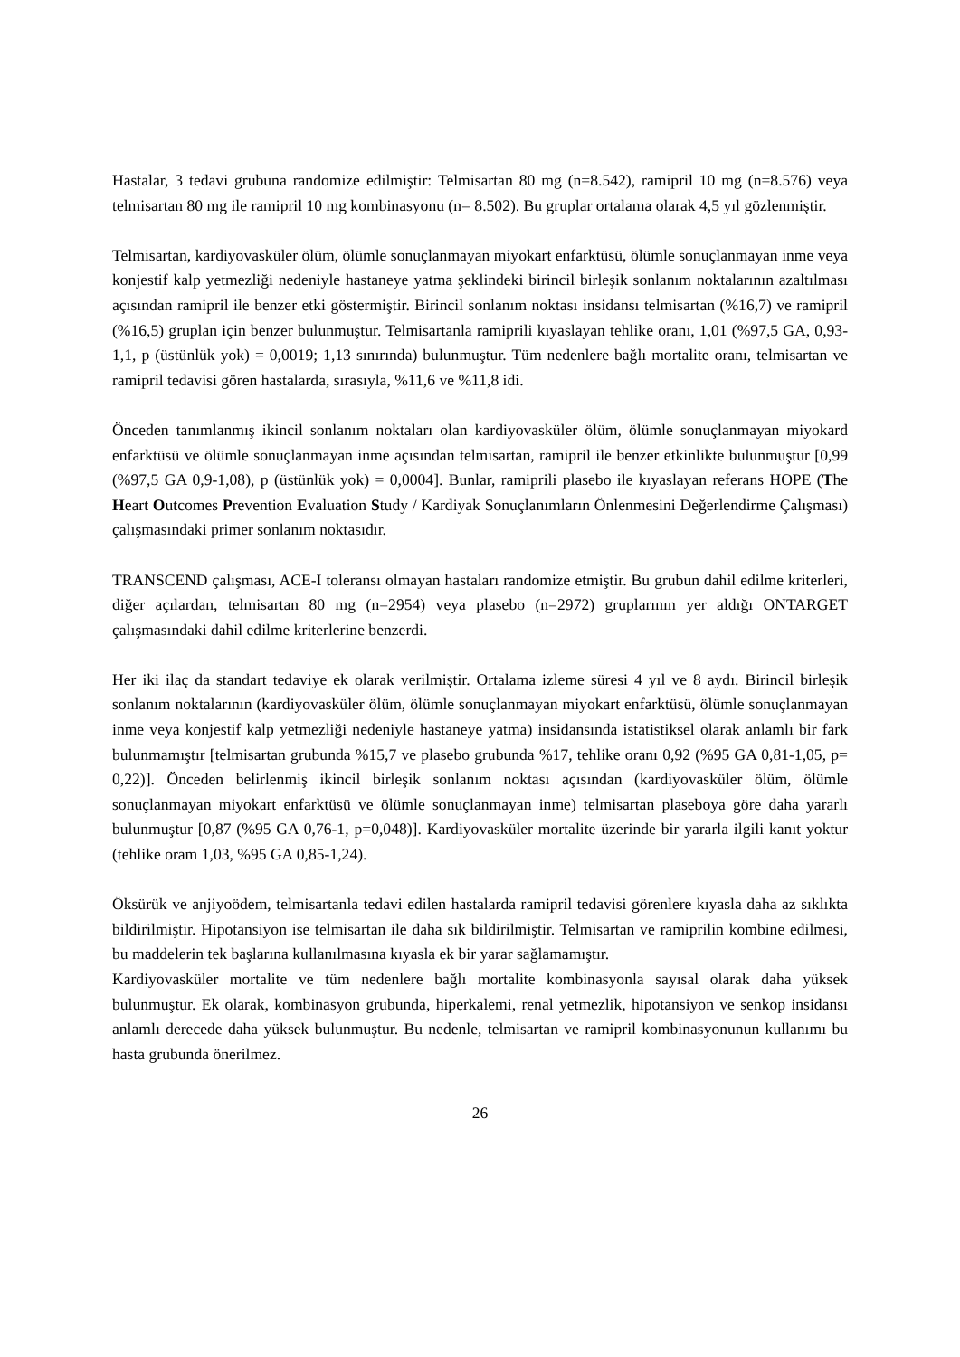Hastalar, 3 tedavi grubuna randomize edilmiştir: Telmisartan 80 mg (n=8.542), ramipril 10 mg (n=8.576) veya telmisartan 80 mg ile ramipril 10 mg kombinasyonu (n= 8.502). Bu gruplar ortalama olarak 4,5 yıl gözlenmiştir.
Telmisartan, kardiyovasküler ölüm, ölümle sonuçlanmayan miyokart enfarktüsü, ölümle sonuçlanmayan inme veya konjestif kalp yetmezliği nedeniyle hastaneye yatma şeklindeki birincil birleşik sonlanım noktalarının azaltılması açısından ramipril ile benzer etki göstermiştir. Birincil sonlanım noktası insidansı telmisartan (%16,7) ve ramipril (%16,5) gruplan için benzer bulunmuştur. Telmisartanla ramiprili kıyaslayan tehlike oranı, 1,01 (%97,5 GA, 0,93-1,1, p (üstünlük yok) = 0,0019; 1,13 sınırında) bulunmuştur. Tüm nedenlere bağlı mortalite oranı, telmisartan ve ramipril tedavisi gören hastalarda, sırasıyla, %11,6 ve %11,8 idi.
Önceden tanımlanmış ikincil sonlanım noktaları olan kardiyovasküler ölüm, ölümle sonuçlanmayan miyokard enfarktüsü ve ölümle sonuçlanmayan inme açısından telmisartan, ramipril ile benzer etkinlikte bulunmuştur [0,99 (%97,5 GA 0,9-1,08), p (üstünlük yok) = 0,0004]. Bunlar, ramiprili plasebo ile kıyaslayan referans HOPE (The Heart Outcomes Prevention Evaluation Study / Kardiyak Sonuçlanımların Önlenmesini Değerlendirme Çalışması) çalışmasındaki primer sonlanım noktasıdır.
TRANSCEND çalışması, ACE-I toleransı olmayan hastaları randomize etmiştir. Bu grubun dahil edilme kriterleri, diğer açılardan, telmisartan 80 mg (n=2954) veya plasebo (n=2972) gruplarının yer aldığı ONTARGET çalışmasındaki dahil edilme kriterlerine benzerdi.
Her iki ilaç da standart tedaviye ek olarak verilmiştir. Ortalama izleme süresi 4 yıl ve 8 aydı. Birincil birleşik sonlanım noktalarının (kardiyovasküler ölüm, ölümle sonuçlanmayan miyokart enfarktüsü, ölümle sonuçlanmayan inme veya konjestif kalp yetmezliği nedeniyle hastaneye yatma) insidansında istatistiksel olarak anlamlı bir fark bulunmamıştır [telmisartan grubunda %15,7 ve plasebo grubunda %17, tehlike oranı 0,92 (%95 GA 0,81-1,05, p= 0,22)]. Önceden belirlenmiş ikincil birleşik sonlanım noktası açısından (kardiyovasküler ölüm, ölümle sonuçlanmayan miyokart enfarktüsü ve ölümle sonuçlanmayan inme) telmisartan plaseboya göre daha yararlı bulunmuştur [0,87 (%95 GA 0,76-1, p=0,048)]. Kardiyovasküler mortalite üzerinde bir yararla ilgili kanıt yoktur (tehlike oram 1,03, %95 GA 0,85-1,24).
Öksürük ve anjiyoödem, telmisartanla tedavi edilen hastalarda ramipril tedavisi görenlere kıyasla daha az sıklıkta bildirilmiştir. Hipotansiyon ise telmisartan ile daha sık bildirilmiştir. Telmisartan ve ramiprilin kombine edilmesi, bu maddelerin tek başlarına kullanılmasına kıyasla ek bir yarar sağlamamıştır.
Kardiyovasküler mortalite ve tüm nedenlere bağlı mortalite kombinasyonla sayısal olarak daha yüksek bulunmuştur. Ek olarak, kombinasyon grubunda, hiperkalemi, renal yetmezlik, hipotansiyon ve senkop insidansı anlamlı derecede daha yüksek bulunmuştur. Bu nedenle, telmisartan ve ramipril kombinasyonunun kullanımı bu hasta grubunda önerilmez.
26